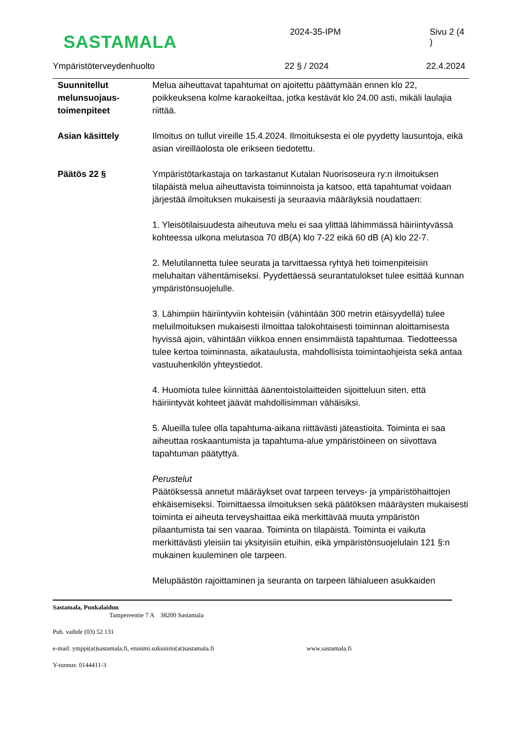SASTAMALA
2024-35-IPM Sivu 2 (4 )
Ympäristöterveydenhuolto 22 § / 2024 22.4.2024
Suunnitellut melunsuojaus-toimenpiteet
Melua aiheuttavat tapahtumat on ajoitettu päättymään ennen klo 22, poikkeuksena kolme karaokeiltaa, jotka kestävät klo 24.00 asti, mikäli laulajia riittää.
Asian käsittely Ilmoitus on tullut vireille 15.4.2024. Ilmoituksesta ei ole pyydetty lausuntoja, eikä asian vireilläolosta ole erikseen tiedotettu.
Päätös 22 § Ympäristötarkastaja on tarkastanut Kutalan Nuorisoseura ry:n ilmoituksen tilapäistä melua aiheuttavista toiminnoista ja katsoo, että tapahtumat voidaan järjestää ilmoituksen mukaisesti ja seuraavia määräyksiä noudattaen:
1. Yleisötilaisuudesta aiheutuva melu ei saa ylittää lähimmässä häiriintyvässä kohteessa ulkona melutasoa 70 dB(A) klo 7-22 eikä 60 dB (A) klo 22-7.
2. Melutilannetta tulee seurata ja tarvittaessa ryhtyä heti toimenpiteisiin meluhaitan vähentämiseksi. Pyydettäessä seurantatulokset tulee esittää kunnan ympäristönsuojelulle.
3. Lähimpiin häiriintyviin kohteisiin (vähintään 300 metrin etäisyydellä) tulee meluilmoituksen mukaisesti ilmoittaa talokohtaisesti toiminnan aloittamisesta hyvissä ajoin, vähintään viikkoa ennen ensimmäistä tapahtumaa. Tiedotteessa tulee kertoa toiminnasta, aikataulusta, mahdollisista toimintaohjeista sekä antaa vastuuhenkilön yhteystiedot.
4. Huomiota tulee kiinnittää äänentoistolaitteiden sijoitteluun siten, että häiriintyvät kohteet jäävät mahdollisimman vähäisiksi.
5. Alueilla tulee olla tapahtuma-aikana riittävästi jäteastioita. Toiminta ei saa aiheuttaa roskaantumista ja tapahtuma-alue ympäristöineen on siivottava tapahtuman päätyttyä.
Perustelut
Päätöksessä annetut määräykset ovat tarpeen terveys- ja ympäristöhaittojen ehkäisemiseksi. Toimittaessa ilmoituksen sekä päätöksen määräysten mukaisesti toiminta ei aiheuta terveyshaittaa eikä merkittävää muuta ympäristön pilaantumista tai sen vaaraa. Toiminta on tilapäistä. Toiminta ei vaikuta merkittävästi yleisiin tai yksityisiin etuihin, eikä ympäristönsuojelulain 121 §:n mukainen kuuleminen ole tarpeen.
Melupäästön rajoittaminen ja seuranta on tarpeen lähialueen asukkaiden
Sastamala, Punkalaidun
Tampereentie 7 A 38200 Sastamala
Puh. vaihde (03) 52 131
e-mail: ymppi(at)sastamala.fi, etunimi.sukunimi(at)sastamala.fi www.sastamala.fi
Y-tunnus: 0144411-3